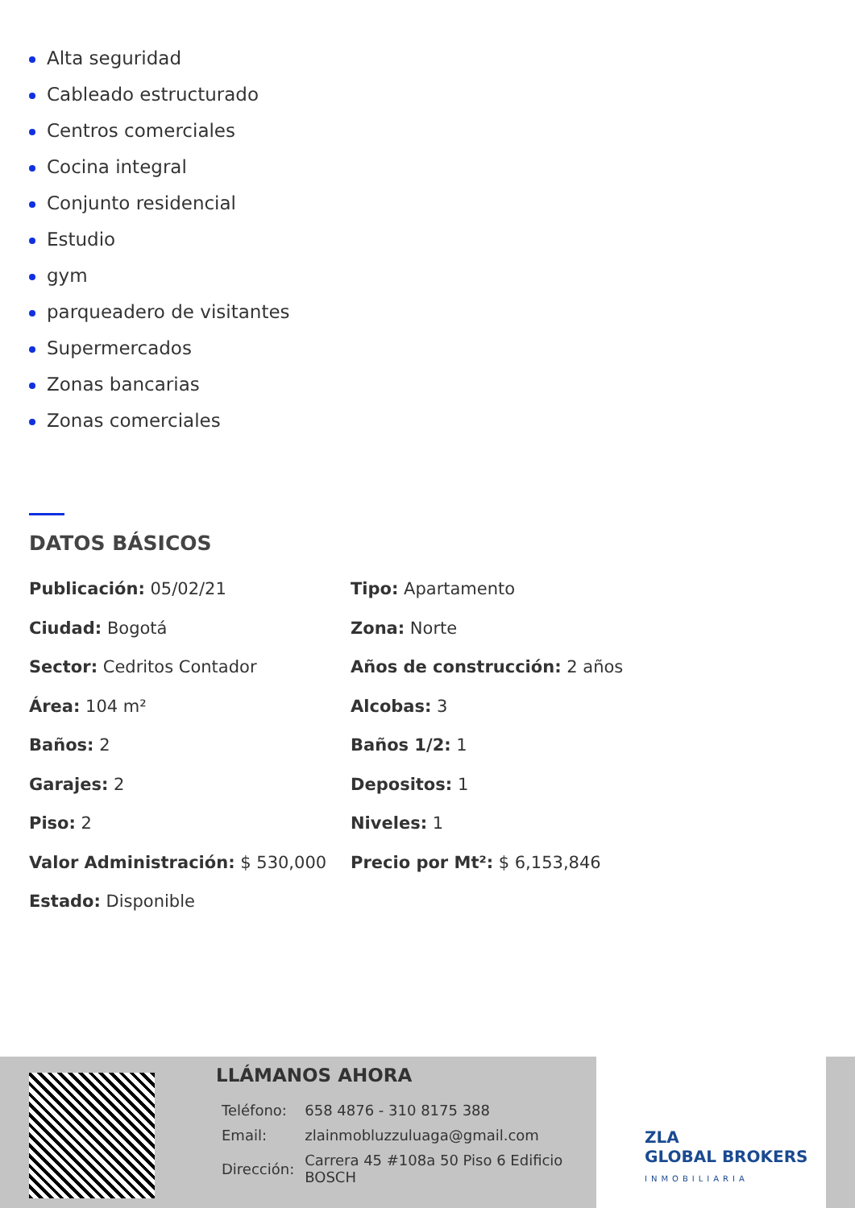Alta seguridad
Cableado estructurado
Centros comerciales
Cocina integral
Conjunto residencial
Estudio
gym
parqueadero de visitantes
Supermercados
Zonas bancarias
Zonas comerciales
DATOS BÁSICOS
| Publicación: 05/02/21 | Tipo: Apartamento |
| Ciudad: Bogotá | Zona: Norte |
| Sector: Cedritos Contador | Años de construcción: 2 años |
| Área: 104 m² | Alcobas: 3 |
| Baños: 2 | Baños 1/2: 1 |
| Garajes: 2 | Depositos: 1 |
| Piso: 2 | Niveles: 1 |
| Valor Administración: $ 530,000 | Precio por Mt²: $ 6,153,846 |
| Estado: Disponible | |
LLÁMANOS AHORA
| Teléfono: | 658 4876 - 310 8175 388 |
| Email: | zlainmobluzzuluaga@gmail.com |
| Dirección: | Carrera 45 #108a 50 Piso 6 Edificio BOSCH |
ZLA
GLOBAL BROKERS
INMOBILIARIA